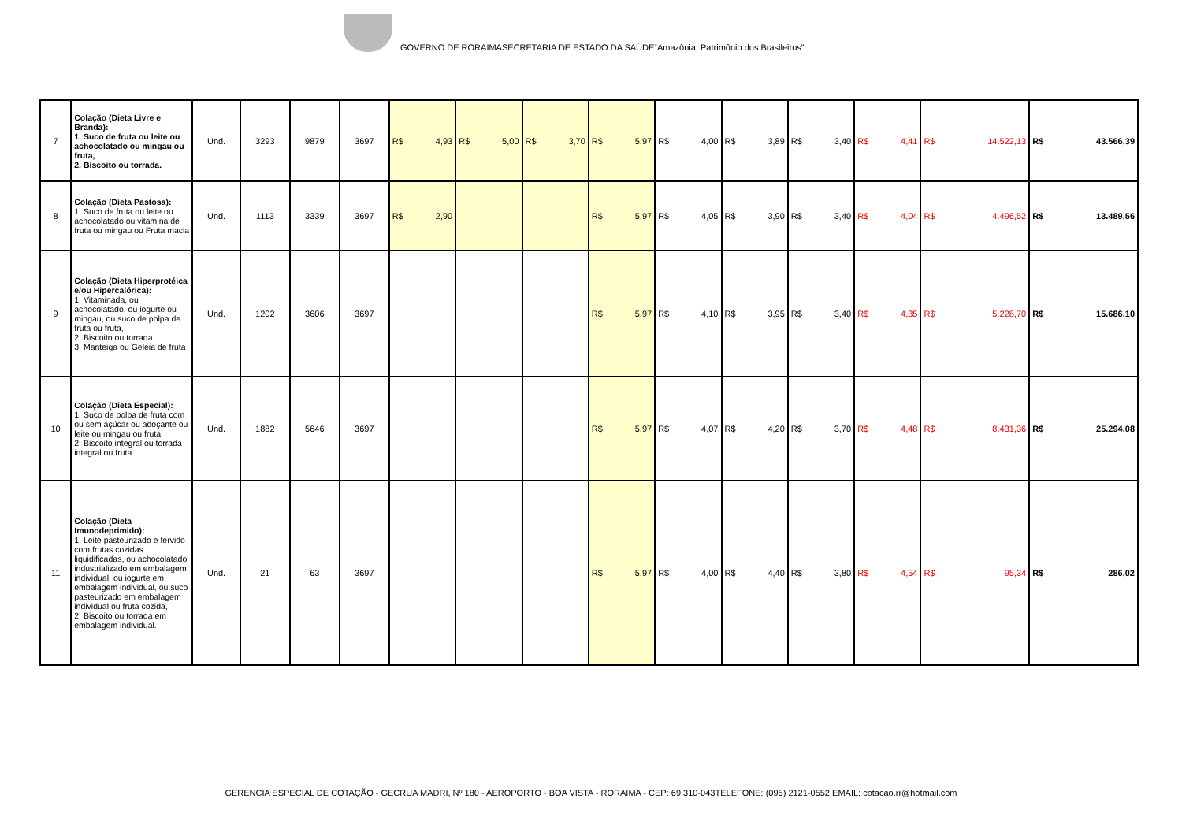GOVERNO DE RORAIMASECRETARIA DE ESTADO DA SAÚDE“Amazônia: Patrimônio dos Brasileiros”
| 7 | Colação (Dieta Livre e Branda): 1. Suco de fruta ou leite ou achocolatado ou mingau ou fruta, 2. Biscoito ou torrada. | Und. | 3293 | 9879 | 3697 | R$ 4,93 | R$ 5,00 | R$ 3,70 | R$ 5,97 | R$ 4,00 | R$ 3,89 | R$ 3,40 | R$ 4,41 | R$ 14.522,13 | R$ 43.566,39 |
| 8 | Colação (Dieta Pastosa): 1. Suco de fruta ou leite ou achocolatado ou vitamina de fruta ou mingau ou Fruta macia | Und. | 1113 | 3339 | 3697 | R$ 2,90 | | | R$ 5,97 | R$ 4,05 | R$ 3,90 | R$ 3,40 | R$ 4,04 | R$ 4.496,52 | R$ 13.489,56 |
| 9 | Colação (Dieta Hiperprotéica e/ou Hipercalórica): 1. Vitaminada, ou achocolatado, ou iogurte ou mingau, ou suco de polpa de fruta ou fruta, 2. Biscoito ou torrada 3. Manteiga ou Geleia de fruta | Und. | 1202 | 3606 | 3697 | | | | R$ 5,97 | R$ 4,10 | R$ 3,95 | R$ 3,40 | R$ 4,35 | R$ 5.228,70 | R$ 15.686,10 |
| 10 | Colação (Dieta Especial): 1. Suco de polpa de fruta com ou sem açúcar ou adoçante ou leite ou mingau ou fruta, 2. Biscoito integral ou torrada integral ou fruta. | Und. | 1882 | 5646 | 3697 | | | | R$ 5,97 | R$ 4,07 | R$ 4,20 | R$ 3,70 | R$ 4,48 | R$ 8.431,36 | R$ 25.294,08 |
| 11 | Colação (Dieta Imunodeprimido): 1. Leite pasteurizado e fervido com frutas cozidas liquidificadas, ou achocolatado industrializado em embalagem individual, ou iogurte em embalagem individual, ou suco pasteurizado em embalagem individual ou fruta cozida, 2. Biscoito ou torrada em embalagem individual. | Und. | 21 | 63 | 3697 | | | | R$ 5,97 | R$ 4,00 | R$ 4,40 | R$ 3,80 | R$ 4,54 | R$ 95,34 | R$ 286,02 |
GERENCIA ESPECIAL DE COTAÇÃO - GECRUA MADRI, Nº 180 - AEROPORTO - BOA VISTA - RORAIMA - CEP: 69.310-043TELEFONE: (095) 2121-0552 EMAIL: cotacao.rr@hotmail.com